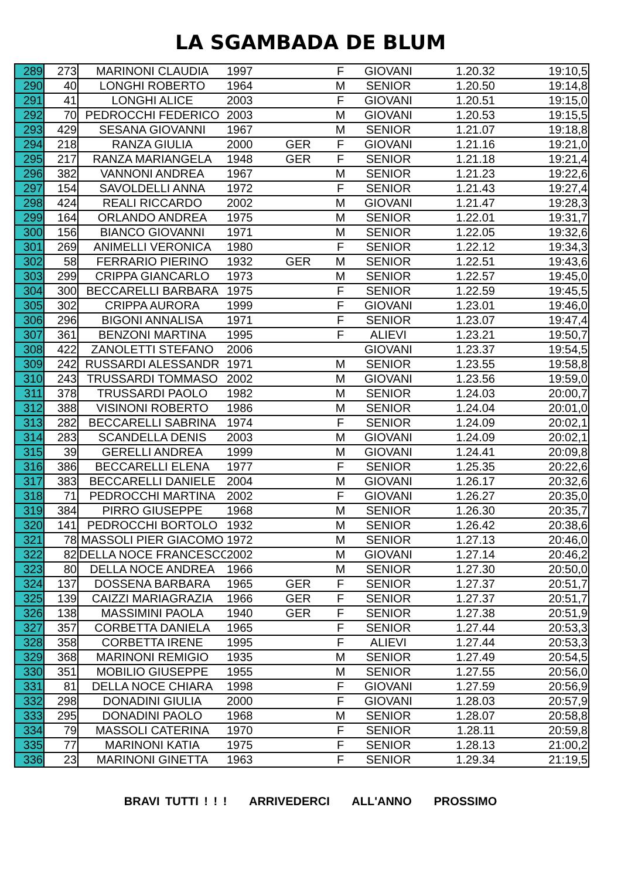LA SGAMBADA DE BLUM
| 289 | 273 | MARINONI CLAUDIA | 1997 | | F | GIOVANI | 1.20.32 | 19:10,5 |
| 290 | 40 | LONGHI ROBERTO | 1964 | | M | SENIOR | 1.20.50 | 19:14,8 |
| 291 | 41 | LONGHI ALICE | 2003 | | F | GIOVANI | 1.20.51 | 19:15,0 |
| 292 | 70 | PEDROCCHI FEDERICO | 2003 | | M | GIOVANI | 1.20.53 | 19:15,5 |
| 293 | 429 | SESANA GIOVANNI | 1967 | | M | SENIOR | 1.21.07 | 19:18,8 |
| 294 | 218 | RANZA GIULIA | 2000 | GER | F | GIOVANI | 1.21.16 | 19:21,0 |
| 295 | 217 | RANZA MARIANGELA | 1948 | GER | F | SENIOR | 1.21.18 | 19:21,4 |
| 296 | 382 | VANNONI ANDREA | 1967 | | M | SENIOR | 1.21.23 | 19:22,6 |
| 297 | 154 | SAVOLDELLI ANNA | 1972 | | F | SENIOR | 1.21.43 | 19:27,4 |
| 298 | 424 | REALI RICCARDO | 2002 | | M | GIOVANI | 1.21.47 | 19:28,3 |
| 299 | 164 | ORLANDO ANDREA | 1975 | | M | SENIOR | 1.22.01 | 19:31,7 |
| 300 | 156 | BIANCO GIOVANNI | 1971 | | M | SENIOR | 1.22.05 | 19:32,6 |
| 301 | 269 | ANIMELLI VERONICA | 1980 | | F | SENIOR | 1.22.12 | 19:34,3 |
| 302 | 58 | FERRARIO PIERINO | 1932 | GER | M | SENIOR | 1.22.51 | 19:43,6 |
| 303 | 299 | CRIPPA GIANCARLO | 1973 | | M | SENIOR | 1.22.57 | 19:45,0 |
| 304 | 300 | BECCARELLI BARBARA | 1975 | | F | SENIOR | 1.22.59 | 19:45,5 |
| 305 | 302 | CRIPPA AURORA | 1999 | | F | GIOVANI | 1.23.01 | 19:46,0 |
| 306 | 296 | BIGONI ANNALISA | 1971 | | F | SENIOR | 1.23.07 | 19:47,4 |
| 307 | 361 | BENZONI MARTINA | 1995 | | F | ALIEVI | 1.23.21 | 19:50,7 |
| 308 | 422 | ZANOLETTI STEFANO | 2006 | | | GIOVANI | 1.23.37 | 19:54,5 |
| 309 | 242 | RUSSARDI ALESSANDR | 1971 | | M | SENIOR | 1.23.55 | 19:58,8 |
| 310 | 243 | TRUSSARDI TOMMASO | 2002 | | M | GIOVANI | 1.23.56 | 19:59,0 |
| 311 | 378 | TRUSSARDI PAOLO | 1982 | | M | SENIOR | 1.24.03 | 20:00,7 |
| 312 | 388 | VISINONI ROBERTO | 1986 | | M | SENIOR | 1.24.04 | 20:01,0 |
| 313 | 282 | BECCARELLI SABRINA | 1974 | | F | SENIOR | 1.24.09 | 20:02,1 |
| 314 | 283 | SCANDELLA DENIS | 2003 | | M | GIOVANI | 1.24.09 | 20:02,1 |
| 315 | 39 | GERELLI ANDREA | 1999 | | M | GIOVANI | 1.24.41 | 20:09,8 |
| 316 | 386 | BECCARELLI ELENA | 1977 | | F | SENIOR | 1.25.35 | 20:22,6 |
| 317 | 383 | BECCARELLI DANIELE | 2004 | | M | GIOVANI | 1.26.17 | 20:32,6 |
| 318 | 71 | PEDROCCHI MARTINA | 2002 | | F | GIOVANI | 1.26.27 | 20:35,0 |
| 319 | 384 | PIRRO GIUSEPPE | 1968 | | M | SENIOR | 1.26.30 | 20:35,7 |
| 320 | 141 | PEDROCCHI BORTOLO | 1932 | | M | SENIOR | 1.26.42 | 20:38,6 |
| 321 | 78 | MASSOLI PIER GIACOMO | 1972 | | M | SENIOR | 1.27.13 | 20:46,0 |
| 322 | 82 | DELLA NOCE FRANCESCO | 2002 | | M | GIOVANI | 1.27.14 | 20:46,2 |
| 323 | 80 | DELLA NOCE ANDREA | 1966 | | M | SENIOR | 1.27.30 | 20:50,0 |
| 324 | 137 | DOSSENA BARBARA | 1965 | GER | F | SENIOR | 1.27.37 | 20:51,7 |
| 325 | 139 | CAIZZI MARIAGRAZIA | 1966 | GER | F | SENIOR | 1.27.37 | 20:51,7 |
| 326 | 138 | MASSIMINI PAOLA | 1940 | GER | F | SENIOR | 1.27.38 | 20:51,9 |
| 327 | 357 | CORBETTA DANIELA | 1965 | | F | SENIOR | 1.27.44 | 20:53,3 |
| 328 | 358 | CORBETTA IRENE | 1995 | | F | ALIEVI | 1.27.44 | 20:53,3 |
| 329 | 368 | MARINONI REMIGIO | 1935 | | M | SENIOR | 1.27.49 | 20:54,5 |
| 330 | 351 | MOBILIO GIUSEPPE | 1955 | | M | SENIOR | 1.27.55 | 20:56,0 |
| 331 | 81 | DELLA NOCE CHIARA | 1998 | | F | GIOVANI | 1.27.59 | 20:56,9 |
| 332 | 298 | DONADINI GIULIA | 2000 | | F | GIOVANI | 1.28.03 | 20:57,9 |
| 333 | 295 | DONADINI PAOLO | 1968 | | M | SENIOR | 1.28.07 | 20:58,8 |
| 334 | 79 | MASSOLI CATERINA | 1970 | | F | SENIOR | 1.28.11 | 20:59,8 |
| 335 | 77 | MARINONI KATIA | 1975 | | F | SENIOR | 1.28.13 | 21:00,2 |
| 336 | 23 | MARINONI GINETTA | 1963 | | F | SENIOR | 1.29.34 | 21:19,5 |
BRAVI TUTTI ! ! ! ARRIVEDERCI ALL'ANNO PROSSIMO